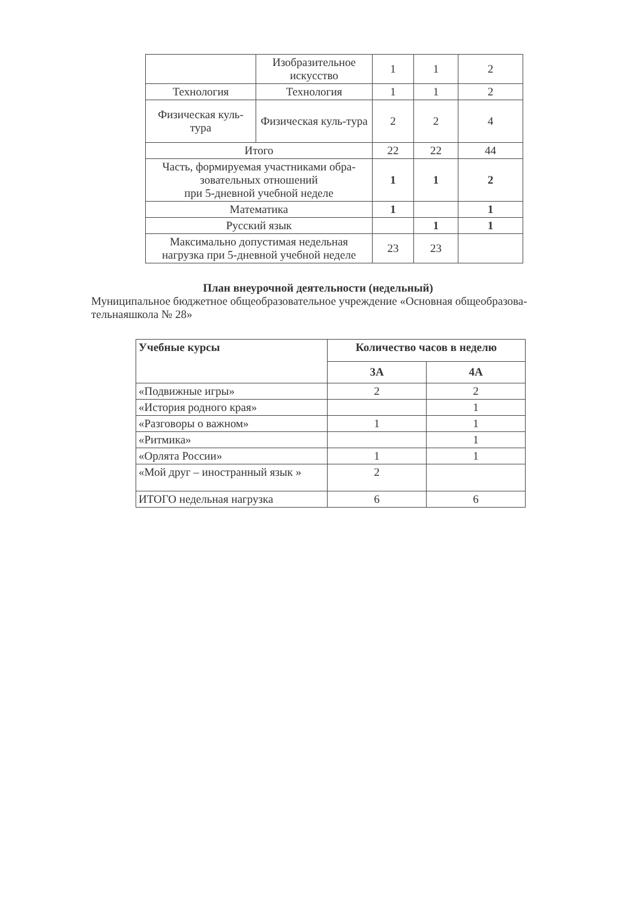| | Изобразительное искусство | 1 | 1 | 2 |
| Технология | Технология | 1 | 1 | 2 |
| Физическая куль-тура | Физическая куль-тура | 2 | 2 | 4 |
| Итого | | 22 | 22 | 44 |
| Часть, формируемая участниками обра-зовательных отношений при 5-дневной учебной неделе | | 1 | 1 | 2 |
| Математика | | 1 | | 1 |
| Русский язык | | | 1 | 1 |
| Максимально допустимая недельная нагрузка при 5-дневной учебной неделе | | 23 | 23 | |
План внеурочной деятельности (недельный)
Муниципальное бюджетное общеобразовательное учреждение «Основная общеобразова-тельнаяшкола № 28»
| Учебные курсы | Количество часов в неделю | |
| --- | --- | --- |
| | 3А | 4А |
| «Подвижные игры» | 2 | 2 |
| «История родного края» | | 1 |
| «Разговоры о важном» | 1 | 1 |
| «Ритмика» | | 1 |
| «Орлята России» | 1 | 1 |
| «Мой друг – иностранный язык » | 2 | |
| ИТОГО недельная нагрузка | 6 | 6 |